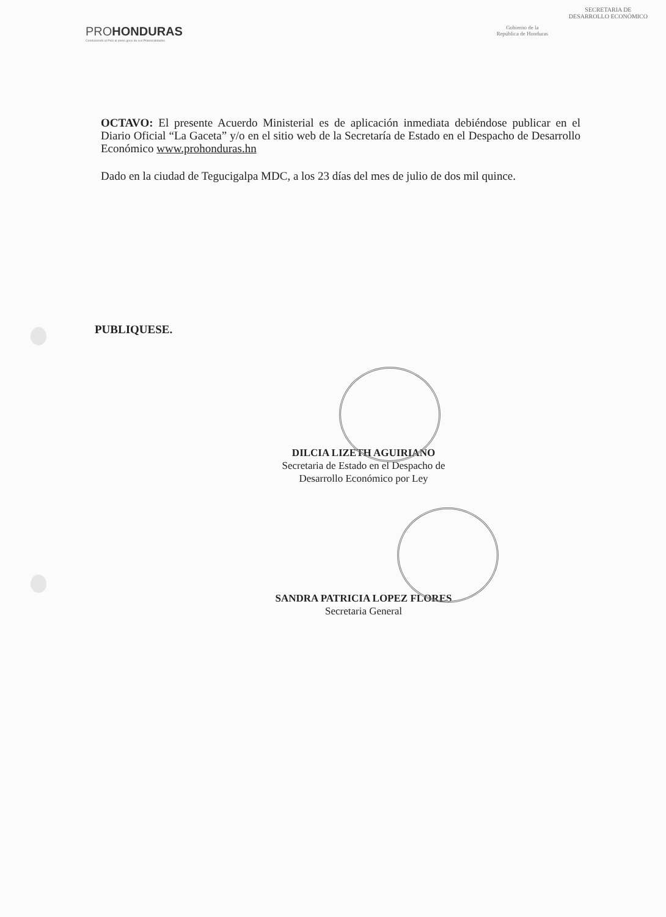PROHONDURAS
Conduciendo al País al pleno goce de sus Potencialidades
Gobierno de la
República de Honduras
SECRETARIA DE
DESARROLLO ECONÓMICO
OCTAVO: El presente Acuerdo Ministerial es de aplicación inmediata debiéndose publicar en el Diario Oficial “La Gaceta” y/o en el sitio web de la Secretaría de Estado en el Despacho de Desarrollo Económico www.prohonduras.hn
Dado en la ciudad de Tegucigalpa MDC, a los 23 días del mes de julio de dos mil quince.
PUBLIQUESE.
DILCIA LIZETH AGUIRIANO
Secretaria de Estado en el Despacho de
Desarrollo Económico por Ley
SANDRA PATRICIA LOPEZ FLORES
Secretaria General